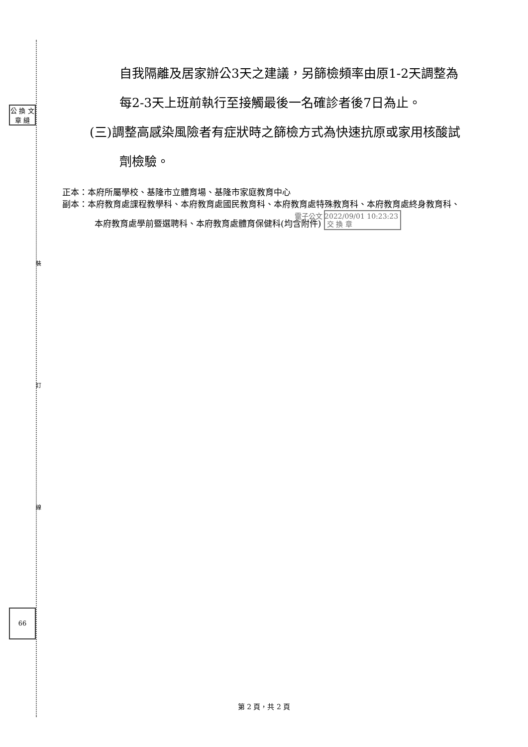裝
訂
線
公 換 文 章 縫
66
自我隔離及居家辦公3天之建議，另篩檢頻率由原1-2天調整為每2-3天上班前執行至接觸最後一名確診者後7日為止。
(三)調整高感染風險者有症狀時之篩檢方式為快速抗原或家用核酸試劑檢驗。
正本：本府所屬學校、基隆市立體育場、基隆市家庭教育中心
副本：本府教育處課程教學科、本府教育處國民教育科、本府教育處特殊教育科、本府教育處終身教育科、本府教育處學前暨選聘科、本府教育處體育保健科(均含附件) 電子公文 2022/09/01 10:23:23
交 換 章
第 2 頁，共 2 頁